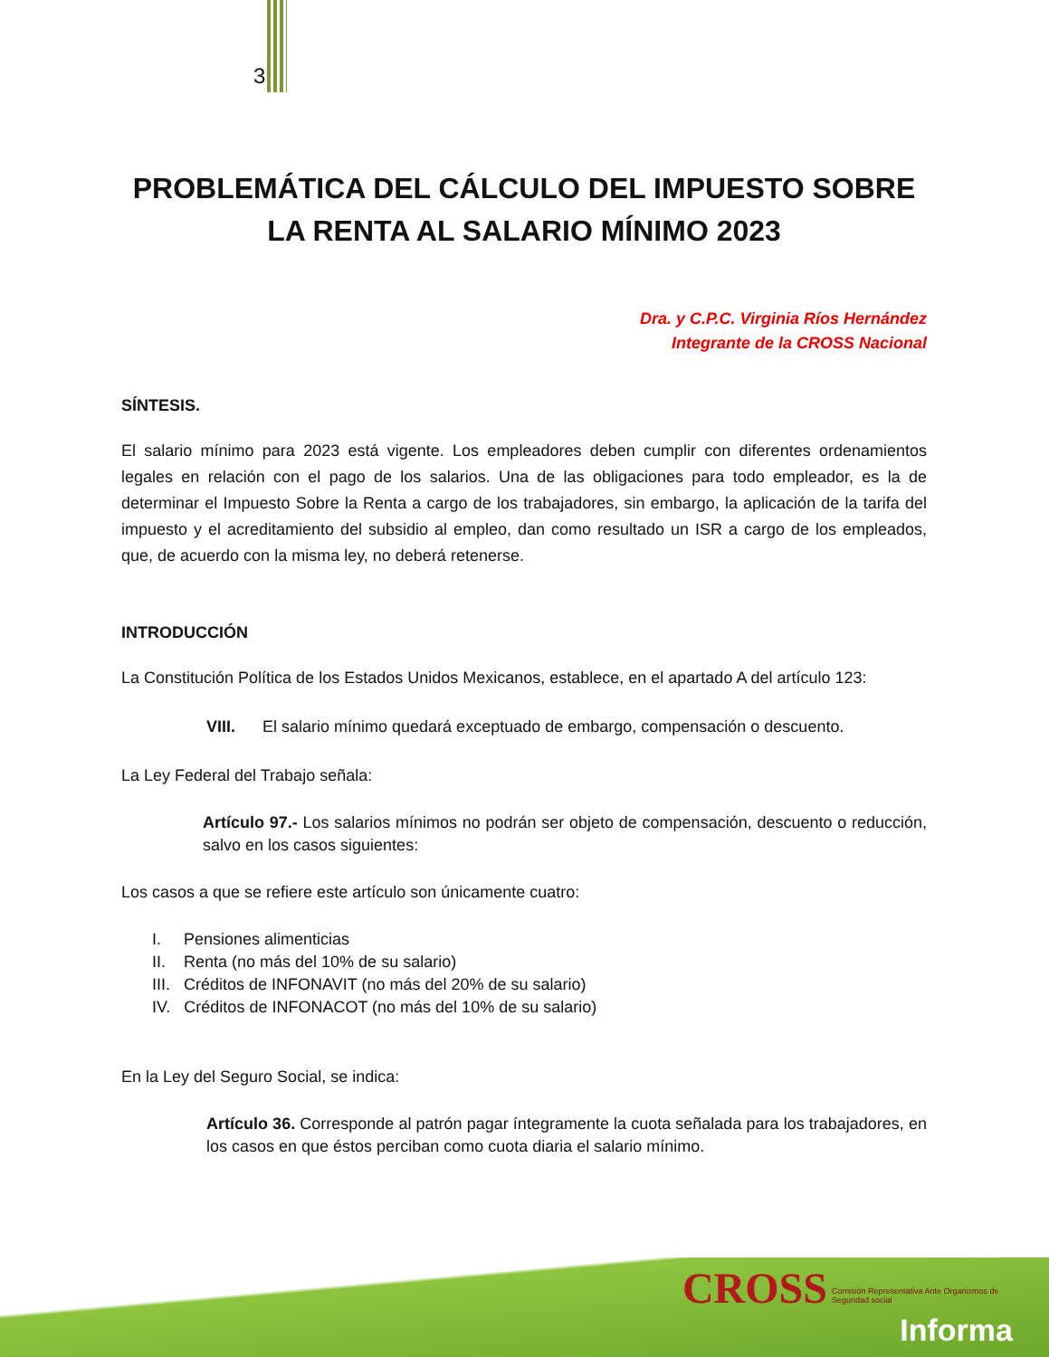3
PROBLEMÁTICA DEL CÁLCULO DEL IMPUESTO SOBRE LA RENTA AL SALARIO MÍNIMO 2023
Dra. y C.P.C. Virginia Ríos Hernández
Integrante de la CROSS Nacional
SÍNTESIS.
El salario mínimo para 2023 está vigente. Los empleadores deben cumplir con diferentes ordenamientos legales en relación con el pago de los salarios. Una de las obligaciones para todo empleador, es la de determinar el Impuesto Sobre la Renta a cargo de los trabajadores, sin embargo, la aplicación de la tarifa del impuesto y el acreditamiento del subsidio al empleo, dan como resultado un ISR a cargo de los empleados, que, de acuerdo con la misma ley, no deberá retenerse.
INTRODUCCIÓN
La Constitución Política de los Estados Unidos Mexicanos, establece, en el apartado A del artículo 123:
VIII. El salario mínimo quedará exceptuado de embargo, compensación o descuento.
La Ley Federal del Trabajo señala:
Artículo 97.- Los salarios mínimos no podrán ser objeto de compensación, descuento o reducción, salvo en los casos siguientes:
Los casos a que se refiere este artículo son únicamente cuatro:
I. Pensiones alimenticias
II. Renta (no más del 10% de su salario)
III. Créditos de INFONAVIT (no más del 20% de su salario)
IV. Créditos de INFONACOT (no más del 10% de su salario)
En la Ley del Seguro Social, se indica:
Artículo 36. Corresponde al patrón pagar íntegramente la cuota señalada para los trabajadores, en los casos en que éstos perciban como cuota diaria el salario mínimo.
CROSS Comisión Representativa Ante Organismos de Seguridad social
Informa